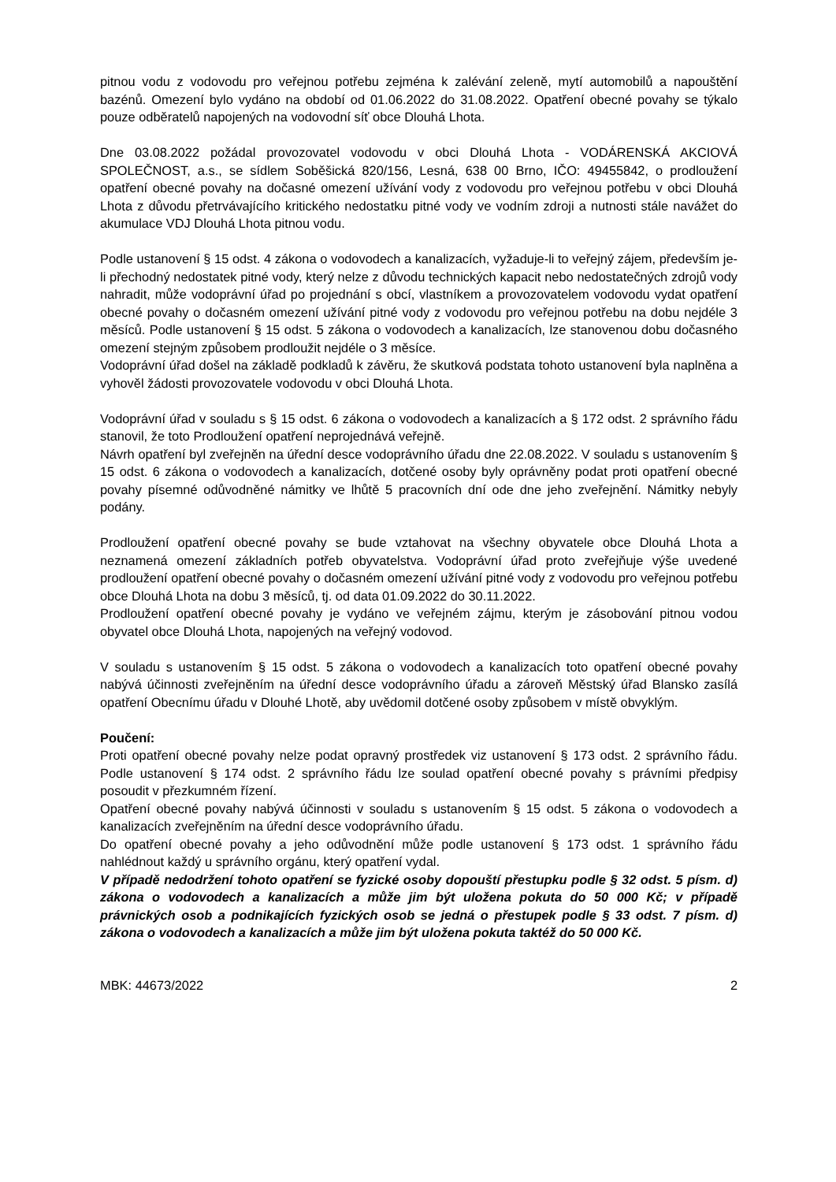pitnou vodu z vodovodu pro veřejnou potřebu zejména k zalévání zeleně, mytí automobilů a napouštění bazénů. Omezení bylo vydáno na období od 01.06.2022 do 31.08.2022. Opatření obecné povahy se týkalo pouze odběratelů napojených na vodovodní síť obce Dlouhá Lhota.
Dne 03.08.2022 požádal provozovatel vodovodu v obci Dlouhá Lhota - VODÁRENSKÁ AKCIOVÁ SPOLEČNOST, a.s., se sídlem Soběšická 820/156, Lesná, 638 00 Brno, IČO: 49455842, o prodloužení opatření obecné povahy na dočasné omezení užívání vody z vodovodu pro veřejnou potřebu v obci Dlouhá Lhota z důvodu přetrvávajícího kritického nedostatku pitné vody ve vodním zdroji a nutnosti stále navážet do akumulace VDJ Dlouhá Lhota pitnou vodu.
Podle ustanovení § 15 odst. 4 zákona o vodovodech a kanalizacích, vyžaduje-li to veřejný zájem, především je-li přechodný nedostatek pitné vody, který nelze z důvodu technických kapacit nebo nedostatečných zdrojů vody nahradit, může vodoprávní úřad po projednání s obcí, vlastníkem a provozovatelem vodovodu vydat opatření obecné povahy o dočasném omezení užívání pitné vody z vodovodu pro veřejnou potřebu na dobu nejdéle 3 měsíců. Podle ustanovení § 15 odst. 5 zákona o vodovodech a kanalizacích, lze stanovenou dobu dočasného omezení stejným způsobem prodloužit nejdéle o 3 měsíce.
Vodoprávní úřad došel na základě podkladů k závěru, že skutková podstata tohoto ustanovení byla naplněna a vyhověl žádosti provozovatele vodovodu v obci Dlouhá Lhota.
Vodoprávní úřad v souladu s § 15 odst. 6 zákona o vodovodech a kanalizacích a § 172 odst. 2 správního řádu stanovil, že toto Prodloužení opatření neprojednává veřejně.
Návrh opatření byl zveřejněn na úřední desce vodoprávního úřadu dne 22.08.2022. V souladu s ustanovením § 15 odst. 6 zákona o vodovodech a kanalizacích, dotčené osoby byly oprávněny podat proti opatření obecné povahy písemné odůvodněné námitky ve lhůtě 5 pracovních dní ode dne jeho zveřejnění. Námitky nebyly podány.
Prodloužení opatření obecné povahy se bude vztahovat na všechny obyvatele obce Dlouhá Lhota a neznamená omezení základních potřeb obyvatelstva. Vodoprávní úřad proto zveřejňuje výše uvedené prodloužení opatření obecné povahy o dočasném omezení užívání pitné vody z vodovodu pro veřejnou potřebu obce Dlouhá Lhota na dobu 3 měsíců, tj. od data 01.09.2022 do 30.11.2022.
Prodloužení opatření obecné povahy je vydáno ve veřejném zájmu, kterým je zásobování pitnou vodou obyvatel obce Dlouhá Lhota, napojených na veřejný vodovod.
V souladu s ustanovením § 15 odst. 5 zákona o vodovodech a kanalizacích toto opatření obecné povahy nabývá účinnosti zveřejněním na úřední desce vodoprávního úřadu a zároveň Městský úřad Blansko zasílá opatření Obecnímu úřadu v Dlouhé Lhotě, aby uvědomil dotčené osoby způsobem v místě obvyklým.
Poučení:
Proti opatření obecné povahy nelze podat opravný prostředek viz ustanovení § 173 odst. 2 správního řádu. Podle ustanovení § 174 odst. 2 správního řádu lze soulad opatření obecné povahy s právními předpisy posoudit v přezkumném řízení.
Opatření obecné povahy nabývá účinnosti v souladu s ustanovením § 15 odst. 5 zákona o vodovodech a kanalizacích zveřejněním na úřední desce vodoprávního úřadu.
Do opatření obecné povahy a jeho odůvodnění může podle ustanovení § 173 odst. 1 správního řádu nahlédnout každý u správního orgánu, který opatření vydal.
V případě nedodržení tohoto opatření se fyzické osoby dopouští přestupku podle § 32 odst. 5 písm. d) zákona o vodovodech a kanalizacích a může jim být uložena pokuta do 50 000 Kč; v případě právnických osob a podnikajících fyzických osob se jedná o přestupek podle § 33 odst. 7 písm. d) zákona o vodovodech a kanalizacích a může jim být uložena pokuta taktéž do 50 000 Kč.
MBK: 44673/2022 2